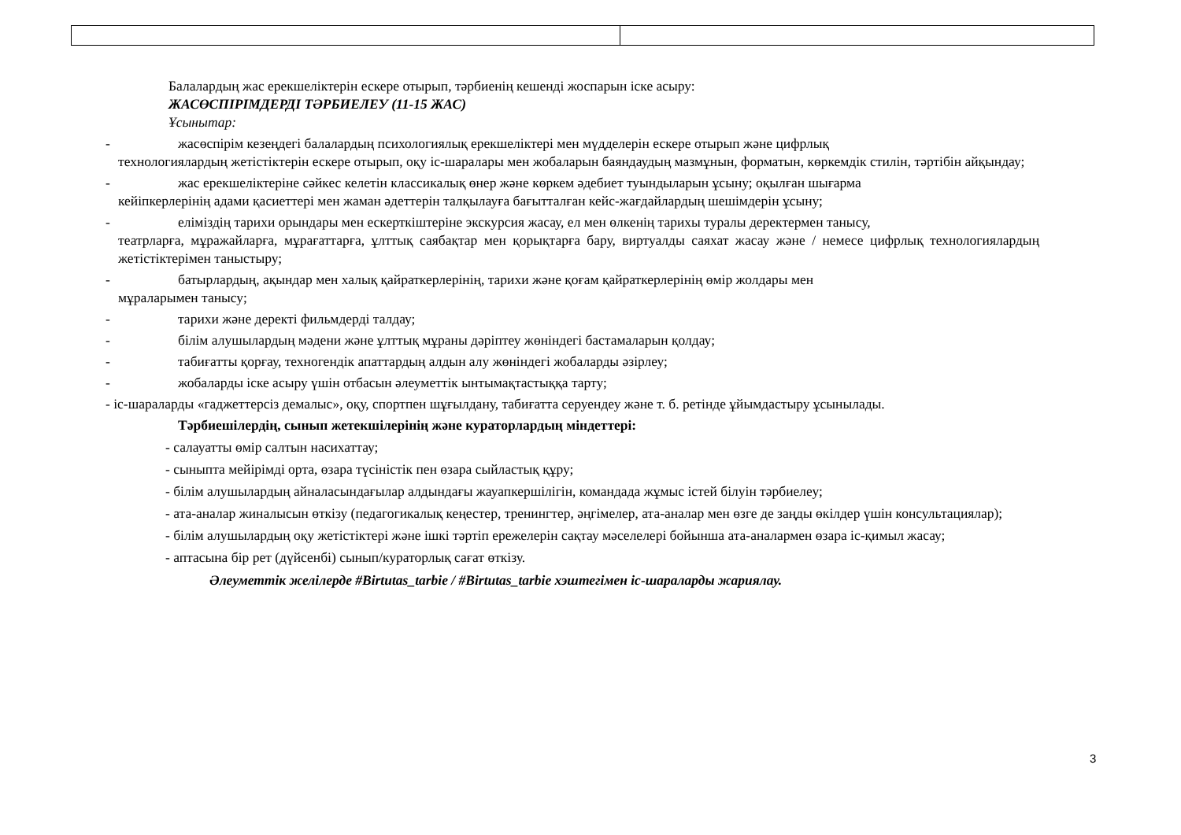Балалардың жас ерекшеліктерін ескере отырып, тәрбиенің кешенді жоспарын іске асыру:
ЖАСӨСПІРІМДЕРДІ ТӘРБИЕЛЕУ (11-15 ЖАС)
Ұсынытар:
- жасөспірім кезеңдегі балалардың психологиялық ерекшеліктері мен мүдделерін ескере отырып және цифрлық
технологиялардың жетістіктерін ескере отырып, оқу іс-шаралары мен жобаларын баяндаудың мазмұнын, форматын, көркемдік стилін, тәртібін айқындау;
- жас ерекшеліктеріне сәйкес келетін классикалық өнер және көркем әдебиет туындыларын ұсыну; оқылған шығарма
кейіпкерлерінің адами қасиеттері мен жаман әдеттерін талқылауға бағытталған кейс-жағдайлардың шешімдерін ұсыну;
- еліміздің тарихи орындары мен ескерткіштеріне экскурсия жасау, ел мен өлкенің тарихы туралы деректермен танысу,
театрларға, мұражайларға, мұрағаттарға, ұлттық саябақтар мен қорықтарға бару, виртуалды саяхат жасау және / немесе цифрлық технологиялардың жетістіктерімен таныстыру;
- батырлардың, ақындар мен халық қайраткерлерінің, тарихи және қоғам қайраткерлерінің өмір жолдары мен
мұраларымен танысу;
- тарихи және деректі фильмдерді талдау;
- білім алушылардың мәдени және ұлттық мұраны дәріптеу жөніндегі бастамаларын қолдау;
- табиғатты қорғау, техногендік апаттардың алдын алу жөніндегі жобаларды әзірлеу;
- жобаларды іске асыру үшін отбасын әлеуметтік ынтымақтастыққа тарту;
- іс-шараларды «гаджеттерсіз демалыс», оқу, спортпен шұғылдану, табиғатта серуендеу және т. б. ретінде ұйымдастыру ұсынылады.
Тәрбиешілердің, сынып жетекшілерінің және кураторлардың міндеттері:
- салауатты өмір салтын насихаттау;
- сыныпта мейірімді орта, өзара түсіністік пен өзара сыйластық құру;
- білім алушылардың айналасындағылар алдындағы жауапкершілігін, командада жұмыс істей білуін тәрбиелеу;
- ата-аналар жиналысын өткізу (педагогикалық кеңестер, тренингтер, әңгімелер, ата-аналар мен өзге де заңды өкілдер үшін консультациялар);
- білім алушылардың оқу жетістіктері және ішкі тәртіп ережелерін сақтау мәселелері бойынша ата-аналармен өзара іс-қимыл жасау;
- аптасына бір рет (дүйсенбі) сынып/кураторлық сағат өткізу.
Әлеуметтік желілерде #Birtutas_tarbie / #Birtutas_tarbie хэштегімен іс-шараларды жариялау.
3